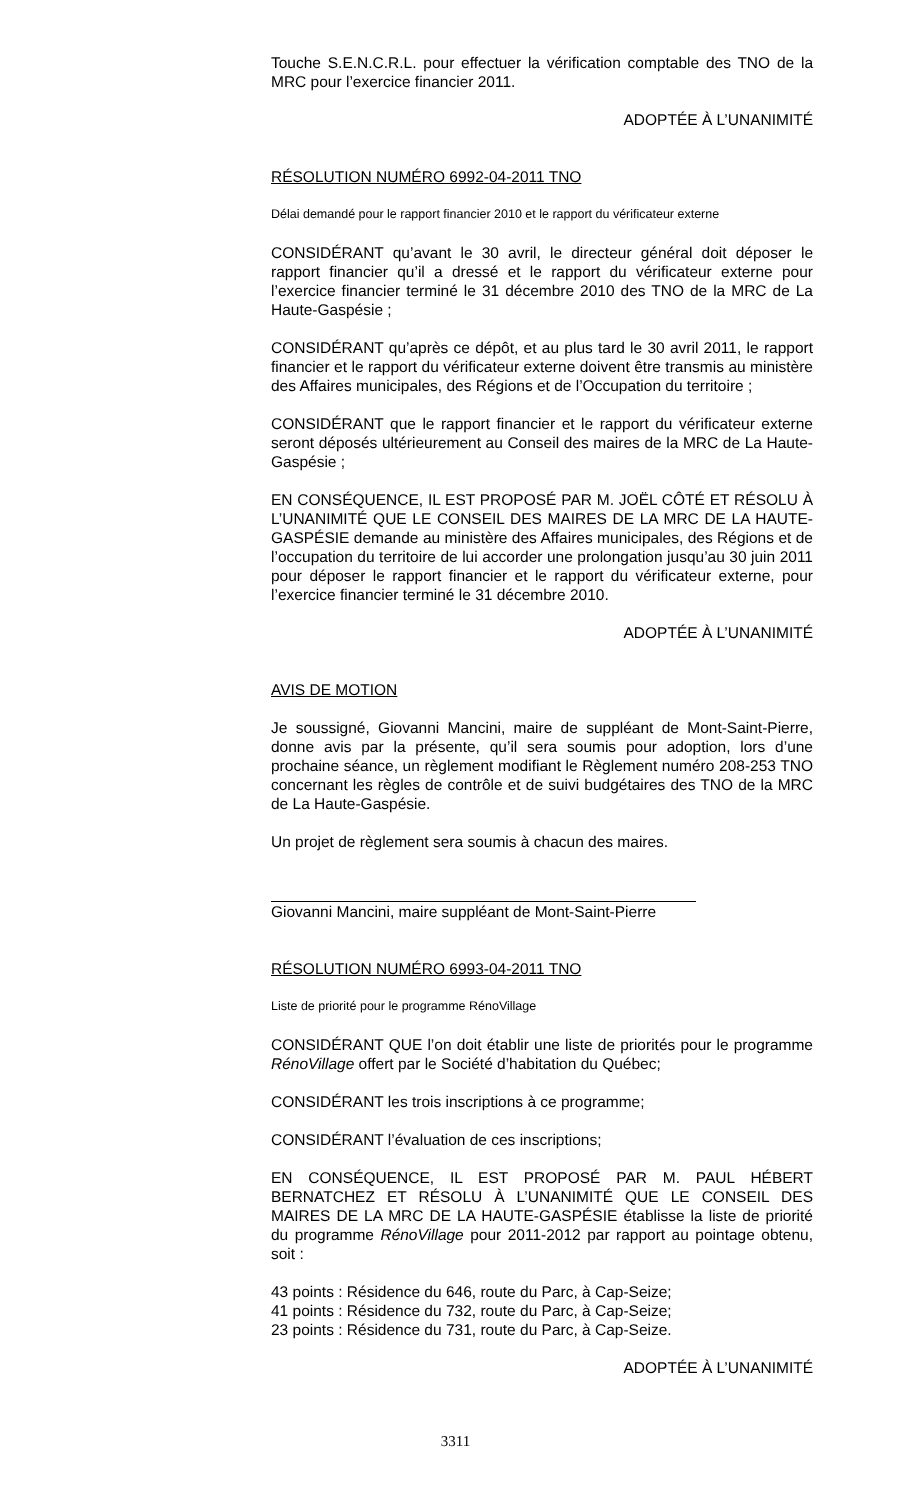Touche S.E.N.C.R.L. pour effectuer la vérification comptable des TNO de la MRC pour l’exercice financier 2011.
ADOPTÉE À L’UNANIMITÉ
RÉSOLUTION NUMÉRO 6992-04-2011 TNO
Délai demandé pour le rapport financier 2010 et le rapport du vérificateur externe
CONSIDÉRANT qu’avant le 30 avril, le directeur général doit déposer le rapport financier qu’il a dressé et le rapport du vérificateur externe pour l’exercice financier terminé le 31 décembre 2010 des TNO de la MRC de La Haute-Gaspésie ;
CONSIDÉRANT qu’après ce dépôt, et au plus tard le 30 avril 2011, le rapport financier et le rapport du vérificateur externe doivent être transmis au ministère des Affaires municipales, des Régions et de l’Occupation du territoire ;
CONSIDÉRANT que le rapport financier et le rapport du vérificateur externe seront déposés ultérieurement au Conseil des maires de la MRC de La Haute-Gaspésie ;
EN CONSÉQUENCE, IL EST PROPOSÉ PAR M. JOËL CÔTÉ ET RÉSOLU À L’UNANIMITÉ QUE LE CONSEIL DES MAIRES DE LA MRC DE LA HAUTE-GASPÉSIE demande au ministère des Affaires municipales, des Régions et de l’occupation du territoire de lui accorder une prolongation jusqu’au 30 juin 2011 pour déposer le rapport financier et le rapport du vérificateur externe, pour l’exercice financier terminé le 31 décembre 2010.
ADOPTÉE À L’UNANIMITÉ
AVIS DE MOTION
Je soussigné, Giovanni Mancini, maire de suppléant de Mont-Saint-Pierre, donne avis par la présente, qu’il sera soumis pour adoption, lors d’une prochaine séance, un règlement modifiant le Règlement numéro 208-253 TNO concernant les règles de contrôle et de suivi budgétaires des TNO de la MRC de La Haute-Gaspésie.
Un projet de règlement sera soumis à chacun des maires.
Giovanni Mancini, maire suppléant de Mont-Saint-Pierre
RÉSOLUTION NUMÉRO 6993-04-2011 TNO
Liste de priorité pour le programme RénoVillage
CONSIDÉRANT QUE l’on doit établir une liste de priorités pour le programme RénoVillage offert par le Société d’habitation du Québec;
CONSIDÉRANT les trois inscriptions à ce programme;
CONSIDÉRANT l’évaluation de ces inscriptions;
EN CONSÉQUENCE, IL EST PROPOSÉ PAR M. PAUL HÉBERT BERNATCHEZ ET RÉSOLU À L’UNANIMITÉ QUE LE CONSEIL DES MAIRES DE LA MRC DE LA HAUTE-GASPÉSIE établisse la liste de priorité du programme RénoVillage pour 2011-2012 par rapport au pointage obtenu, soit :
43 points : Résidence du 646, route du Parc, à Cap-Seize;
41 points : Résidence du 732, route du Parc, à Cap-Seize;
23 points : Résidence du 731, route du Parc, à Cap-Seize.
ADOPTÉE À L’UNANIMITÉ
3311